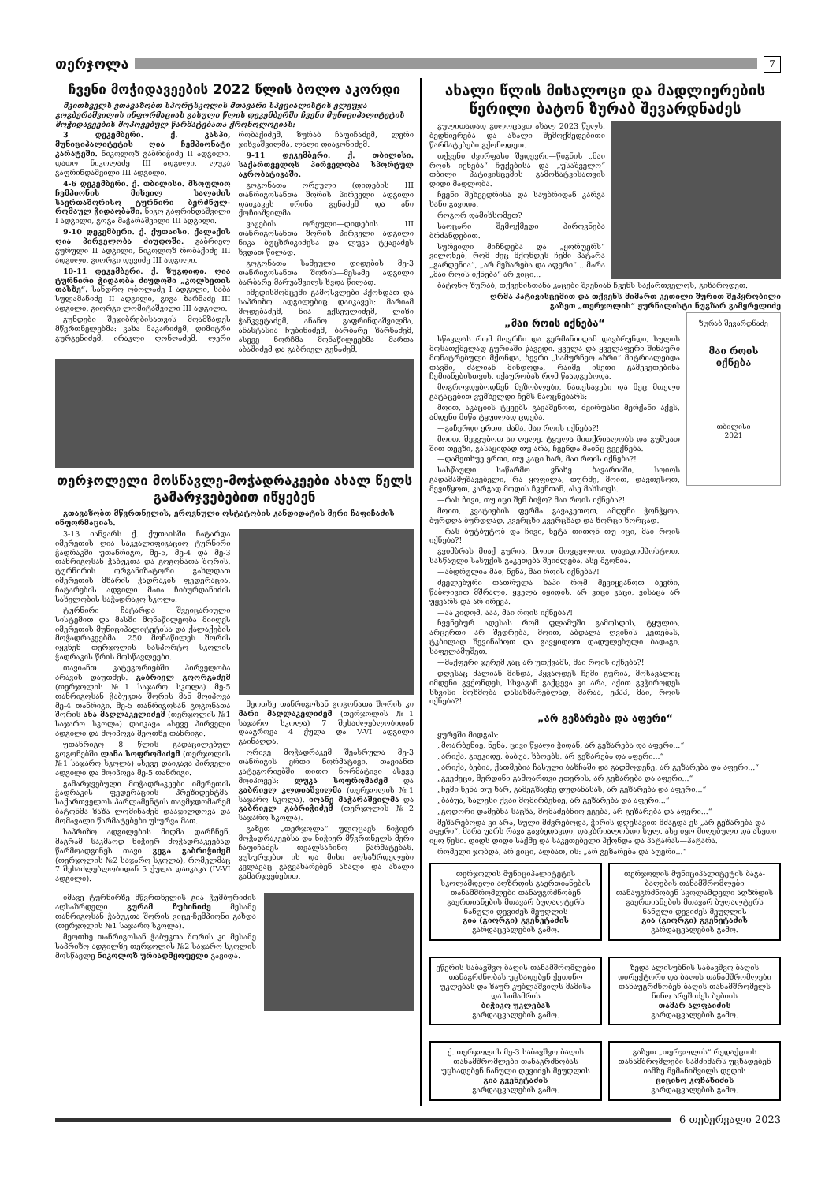თერჯოლა
7
ჩვენი მოჭიდავეების 2022 წლის ბოლო აკორდი
მკითხველს ვთავაზობთ სპორტსკოლის მთავარი სპეციალისტის ელგუჯა გოგბერაშვილის ინფორმაციას გასული წლის დეკემბერში ჩვენი მუნიციპალიტეტის მოჭიდავეების მოპოვებულ წარმატებათა ქრონოლოგიას:
3 დეკემბერი. ქ. კასპი, მუნიციპალიტეტის ღია ჩემპიონატი კარატეში. ნიკოლოზ გაბრიჭიძე II ადგილი, დათო ნიკოლაძე III ადგილი, ლუკა გაფრინდაშვილი III ადგილი.
4-6 დეკემბერი. ქ. თბილისი. მსოფლიო ჩემპიონის მიხეილ სალაძის საერთაშორისო ტურნირი ბერძნულ-რომაულ ჭიდაობაში. ნიკო გაფრინდაშვილი I ადგილი, გოგა მაჭარაშვილი III ადგილი.
9-10 დეკემბერი. ქ. ქუთაისი. ქალაქის ღია პირველობა ძიუდოში. გაბრიელ გურული II ადგილი, ნიკოლოზ რობაქიძე III ადგილი, გიორგი დევიძე III ადგილი.
10-11 დეკემბერი. ქ. ზუგდიდი. ღია ტურნირი ჭიდაობა ძიუდოში „კოლხეთის თასზე“. სანდრო ობოლაძე I ადგილი, საბა სულამანიძე II ადგილი, გიგა ზარნაძე III ადგილი, გიორგი ლომიტაშვილი III ადგილი.
გუნდები შეჯიბრებისათვის მოამზადეს მწვრთნელებმა: კახა მაკარიძემ, დიმიტრი გურგენიძემ, ირაკლი ღონღაძემ, ლერი რობაქიძემ, ზურაბ ჩაფიჩაძემ, ლერი ჯიხვაშვილმა, ლალი დიაკონიძემ.
9-11 დეკემბერი. ქ. თბილისი. საქართველოს პირველობა სპორტულ აკრობატიკაში.
გოგონათა ორეული (დიდების III თანრიგოსანთა შორის პირველი ადგილი დაიკავეს ირინა გენაძემ და ანი ქოჩიაშვილმა.
ვაჟების ორეული—დიდების III თანრიგოსანთა შორის პირველი ადგილი ნიკა ბუცხრიკიძესა და ლუკა ტყავაძეს ხვდათ წილად.
გოგონათა სამეული დიდების მე-3 თანრიგოსანთა შორის—მესამე ადგილი ბარბარე მარუაშვილს ხვდა წილად.
იმედისმომცემი გამოსვლები ჰქონდათ და საპრიზო ადგილებიც დაიკავეს: მარიამ მოდებაძემ, ნია ექსეულიძემ, ლიზი ჭანკვეტაძემ, ანანო გაფრინდაშვილმა, ანასტასია ჩუბინიძემ, ბარბარე ზარნაძემ, ასევე ნორჩმა მონაწილეებმა მართა აბაშიძემ და გაბრიელ გენაძემ.
თერჯოლელი მოსწავლე-მოჭადრაკეები ახალ წელს გამარჯვებებით იწყებენ
გთავაზობთ მწვრთნელის, ეროვნული ოსტატობის კანდიდატის მერი ჩაფიჩაძის ინფორმაციას.
3-13 იანვარს ქ. ქუთაისში ჩატარდა იმერეთის ღია საკვალიფიკაციო ტურნირი ჭადრაკში უთანრიგო, მე-5, მე-4 და მე-3 თანრიგოსან ჭაბუკთა და გოგონათა შორის. ტურნირის ორგანიზატორი გახლდათ იმერეთის მხარის ჭადრაკის ფედერაცია. ჩატარების ადგილი მაია ჩიბურდანიძის სახელობის საჭადრაკო სკოლა.
ტურნირი ჩატარდა შვეიცარიული სისტემით და მასში მონაწილეობა მიიღეს იმერეთის მუნიციპალიტეტისა და ქალაქების მოჭადრაკეებმა. 250 მონაწილეს შორის იყვნენ თერჯოლის სასპორტო სკოლის ჭადრაკის წრის მოსწავლეები.
თავიანთ კატეგორიებში პირველობა არავის დაუთმეს: გაბრიელ გოორგაძემ (თერჯოლის №1 საჯარო სკოლა) მე-5 თანრიგოსან ჭაბუკთა შორის მან მოიპოვა მე-4 თანრიგი. მე-5 თანრიგოსან გოგონათა შორის ანა მაღლაკელიძემ (თერჯოლის №1 საჯარო სკოლა) დაიკავა ასევე პირველი ადგილი და მოიპოვა მეოთხე თანრიგი.
უთანრიგო 8 წლის გადაცილებულ გოგონებში ლანა სოფრომაძემ (თერჯოლის №1 საჯარო სკოლა) ასევე დაიკავა პირველი ადგილი და მოიპოვა მე-5 თანრიგი.
გამარჯვებული მოჭადრაკეები იმერეთის ჭადრაკის ფედერაციის პრეზიდენტმა-საქართველოს პარლამენტის თავმჯდომარემ ბატონმა ზაზა ლომინაძემ დააჯილდოვა და მომავალი წარმატებები უსურვა მათ.
საპრიზო ადგილების მიღმა დარჩნენ, მაგრამ საკმაოდ ნიჭიერ მოჭადრაკეებად წარმოადგინეს თავი გეგა გაბრიჭიძემ (თერჯოლის №2 საჯარო სკოლა), რომელმაც 7 შესაძლებლობიდან 5 ქულა დაიკავა (IV-VI ადგილი).
მეოთხე თანრიგოსან გოგონათა შორის კი მარი მაღლაკელიძემ (თერჯოლის №1 საჯარო სკოლა) 7 შესაძლებლობიდან დააგროვა 4 ქულა და V-VI ადგილი გაინაღდა.
ორივე მოჭადრაკემ შეასრულა მე-3 თანრიგის ერთი ნორმატივი. თავიანთ კატეგორიებში თითო ნორმატივი ასევე მოიპოვეს: ლუკა სოფრომაძემ და გაბრიელ კლდიაშვილმა (თერჯოლის №1 საჯარო სკოლა), იოანე მაჭარაშვილმა და გაბრიელ გაბრიჭიძემ (თერჯოლის №2 საჯარო სკოლა).
გაზეთ „თერჯოლა“ ულოცავს ნიჭიერ მოჭადრაკეებსა და ნიჭიერ მწვრთნელს მერი ჩაფიჩაძეს თვალსაჩინო წარმატებას. ვუსურვებთ ის და მისი აღსაზრდელები კვლავაც გაგვახარებენ ახალი და ახალი გამარჯვებებით.
იმავე ტურნირზე მწვრთნელის გია ჭუმბურიძის აღსაზრდელი გურამ ჩუბინიძე მესამე თანრიგოსან ჭაბუკთა შორის ვიცე-ჩემპიონი გახდა (თერჯოლის №1 საჯარო სკოლა).
მეოთხე თანრიგოსან ჭაბუკთა შორის კი მესამე საპრიზო ადგილზე თერჯოლის №2 საჯარო სკოლის მოსწავლე ნიკოლოზ ურიადმყოფელი გავიდა.
ახალი წლის მისალოცი და მადლიერების წერილი ბატონ ზურაბ შევარდნაძეს
გულითადად გილოცავთ ახალ 2023 წელს. ბედნიერება და ახალი შემოქმედებითი წარმატებები გქონოდეთ.
თქვენი ძვირფასი შედევრი—წიგნის „მაი როის იქნება“ ჩუქებისა და „უსაშველო“ თბილი პატივისცემის გამოხატვისათვის დიდი მადლობა.
ჩვენი შეხვედრისა და საუბრიდან კარგა ხანი გავიდა.
როგორ დამიხსომეთ?
საოცარი შემოქმედი პიროვნება ბრძანდებით.
სურვილი მიჩნდება და „ყორფერს“ ვილონებ, რომ მეც მქონდეს ჩემი პატარა „გარდენია“, „არ მეზარება და აფერი“... მარა „მაი როის იქნება“ არ ვიცი...
ბატონო ზურაბ, თქვენისთანა კაცები შვენიან ჩვენს საქართველოს, გიხაროდეთ.
ღრმა პატივისცემით და თქვენს მიმართ კეთილი შურით შეპყრობილი
გაზეთ „თერჯოლის“ ჟურნალისტი ნუგზარ გამყრელიძე
„მაი როის იქნება“
სწავლას რომ მოვრჩი და გერმანიიდან დავბრუნდი, სულის მოსათქმელად გურიაში წავედი. ყველა და ყველაფერი შინაური მონატრებული მქონდა, ბევრი „სამურნეო აზრი“ მიტრიალებდა თავში, ძალიან მინდოდა, რაიმე ისეთი გამეკეთებინა ჩემიანებისთვის, იქაურობას რომ წაადგებოდა.
მოგროვდებოდნენ მეზობლები, ნათესავები და მეც მთელი გატაცებით ვუმხელდი ჩემს ნაოცნებარს:
მოით, აკაციის ტყეებს გავაშენოთ, ძვირფასი მერქანი აქვს, ამდენი მიწა ტყუილად ცდება.
—გაჩერდი ერთი, ძამა, მაი როის იქნება?!
მოით, შევვუბოთ აი ღელე, ტყულა მითქრიალობს და გუშუათ შით თევზი, გასაყიდად თუ არა, ჩვენდა მაინც გვექნება.
—დამეთხუე ერთი, თუ კაცი ხარ, მაი როის იქნება?!
სასწაული საწარმო ვნახე ბავარიაში, სოიოს გადამამუშავებელი, რა ყოფილა, თურმე, მოით, დავთესოთ, მევიწყოთ, კარგად მოდის ჩვენთან, ასე მახსოვს.
—რას ჩივი, თუ იცი შენ ბიჭო? მაი როის იქნება?!
მოით, კვატიების ფერმა გავაკეთოთ, ამდენი ჭონჭყოა, ბურდღა ბურდღად, კვერცხი კვერცხად და ხორცი ხორცად.
—რას ბუტბუტობ და ჩივი, ნეტა თითონ თუ იცი, მაი როის იქნება?!
გვიმბრას მიაქ გურია, მოით მოვცელოთ, დავაკომპოსტოთ, სასწაული სასუქის გაკეთება შეიძლება, ასე მგონია.
—აბდრულია მაი, ნენა, მაი როის იქნება?!
ძველებური თათრულა ხაპი რომ მევიყვანოთ ბევრი, წაბლივით მშრალი, ყველა იყიდის, არ ვიცი კაცი, ვისაცა არ უყვარს და არ ირევა.
—აა კიდომ, ააა, მაი როის იქნება?!
ჩვენებურ ადესას რომ ფლამუში გამოსდის, ტყულია, არცერთი არ შედრება, მოით, აბდალა ღვინის კეთებას, ტკბილად შევინახოთ და გავყიდოთ დადულებული ბადაგი, საფელამუშეთ.
—მაქფერი ჯერემ კაც არ უთქვამს, მაი როის იქნება?!
დღესაც ძალიან მინდა, ჰყვაოდეს ჩემი გურია, მოსავალიც იმდენი გვქონდეს, სხვაგან გაქცევა კი არა, აქით გვჭიროდეს სხვისი მოხმობა დასახმარებლად, მარაა, ეჰჰჰ, მაი, როის იქნება?!
ზურაბ შევარდნაძე
მაი როის იქნება
თბილისი
2021
„არ გეზარება და აფერი“
ყურეში მიდგას:
„მოარბენიე, ნენა, ცივი წყალი ჭიდან, არ გეზარება და აფერი...“
„არიქა, გიეკიდე, ბაბუა, ხბოებს, არ გეზარება და აფერი...“
„არიქა, ბებია, ქათმებია ჩასული ბახჩაში და გადმოდენე, არ გეზარება და აფერი...“
„გვეძეცი, მერდინი გამოართვი ეთერის. არ გეზარება და აფერი...“
„ჩემი ნენა თუ ხარ, გამეგზავნე დუდანასას, არ გეზარება და აფერი...“
„ბაბუა, სალესი ქვაი მომირბენიე, არ გეზარება და აფერი...“
„გოდორი დამებნა საცხა, მომაძებნიო ეგება, არ გეზარება და აფერი...“
მეზარებოდა კი არა, სული მძვრებოდა, ჭირის დღესავით მძაგდა ეს „არ გეზარება და აფერი“, მარა უარს რავა გავბედავდი, დავზრიალობდი სულ. ასე იყო მიღებული და ასეთი იყო წესი. დიდს დიდი საქმე და საკეთებელი ჰქონდა და პატარას—პატარა.
რომელი ჯობდა, არ ვიცი, ალბათ, ის: „არ გეზარება და აფერი...“
თერჯოლის მუნიციპალიტეტის სკოლამდელი აღზრდის გაერთიანების თანამშრომლები თანაუგრძნობენ გაერთიანების მთავარ ბუღალტერს ნანული დევიძეს მეუღლის
გია (გიორგი) გვენეტაძის
გარდაცვალების გამო.
თერჯოლის მუნიციპალიტეტის ბაგა-ბაღების თანამშრომლები თანაუგრძნობენ სკოლამდელი აღზრდის გაერთიანების მთავარ ბუღალტერს ნანული დევიძეს მეუღლის
გია (გიორგი) გვენეტაძის
გარდაცვალების გამო.
ეწერის საბავშვო ბაღის თანამშრომლები თანაგრძნობას უცხადებენ ქეთინო უკლებას და ზაურ კუბლაშვილს მამისა და სიმამრის
ბიჭიკო უკლებას
გარდაცვალების გამო.
ზედა ალისუბნის საბავშვო ბაღის დირექტორი და ბაღის თანამშრომლები თანაუგრძნობენ ბაღის თანამშრომელს ნინო არეშიძეს ბებიის
თამარ ალფაიძის
გარდაცვალების გამო.
ქ. თერჯოლის მე-3 საბავშვო ბაღის თანამშრომლები თანაგრძნობას უცხადებენ ნანული დევიძეს მეუღლის
გია გვენეტაძის
გარდაცვალების გამო.
გაზეთ „თერჯოლის“ რედაქციის თანამშრომლები სამძიმარს უცხადებენ იამზე მემანიშვილს დედის
ციცინო კოჩახიძის
გარდაცვალების გამო.
6 თებერვალი 2023